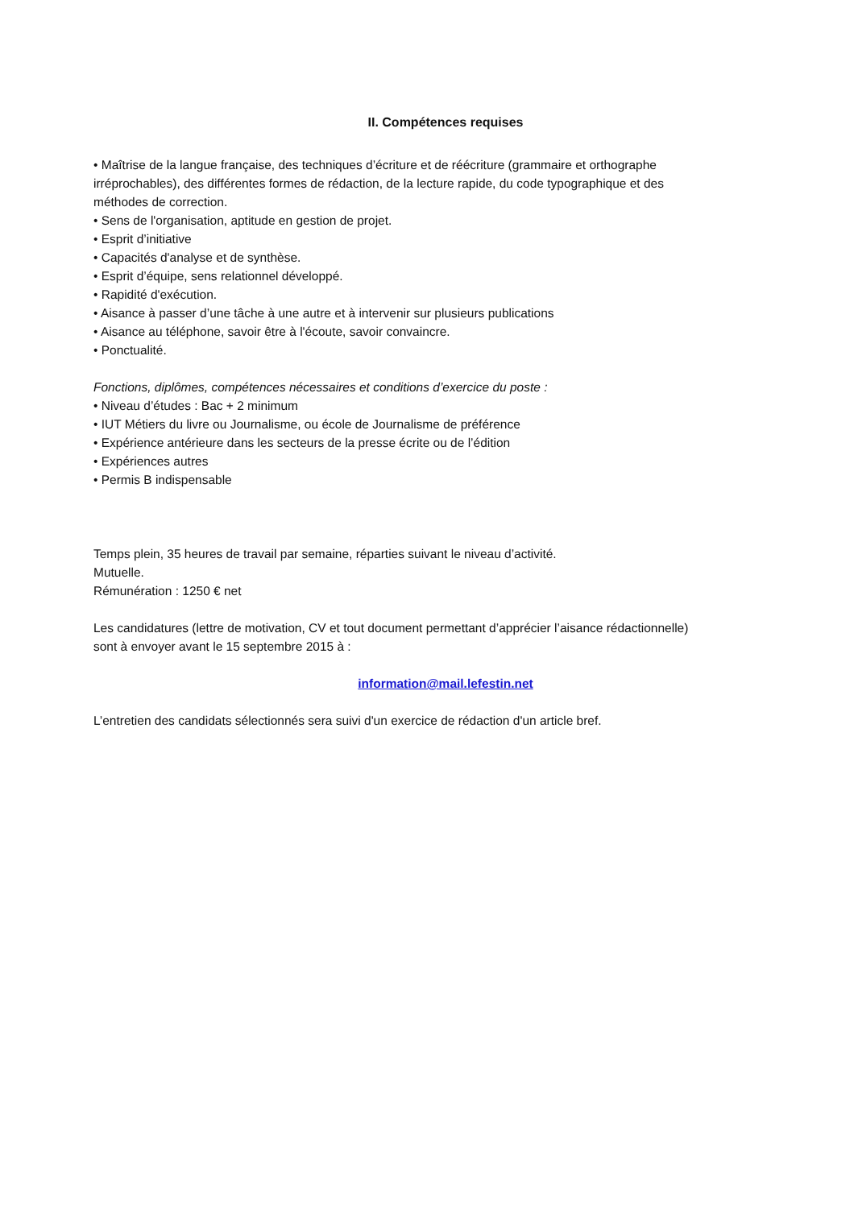II. Compétences requises
• Maîtrise de la langue française, des techniques d’écriture et de réécriture (grammaire et orthographe irréprochables), des différentes formes de rédaction, de la lecture rapide, du code typographique et des méthodes de correction.
• Sens de l'organisation, aptitude en gestion de projet.
• Esprit d’initiative
• Capacités d'analyse et de synthèse.
• Esprit d’équipe, sens relationnel développé.
• Rapidité d'exécution.
• Aisance à passer d’une tâche à une autre et à intervenir sur plusieurs publications
• Aisance au téléphone, savoir être à l'écoute, savoir convaincre.
• Ponctualité.
Fonctions, diplômes, compétences nécessaires et conditions d’exercice du poste :
• Niveau d’études : Bac + 2 minimum
• IUT Métiers du livre ou Journalisme, ou école de Journalisme de préférence
• Expérience antérieure dans les secteurs de la presse écrite ou de l’édition
• Expériences autres
• Permis B indispensable
Temps plein, 35 heures de travail par semaine, réparties suivant le niveau d’activité.
Mutuelle.
Rémunération : 1250 € net
Les candidatures (lettre de motivation, CV et tout document permettant d’apprécier l’aisance rédactionnelle) sont à envoyer avant le 15 septembre 2015 à :
information@mail.lefestin.net
L’entretien des candidats sélectionnés sera suivi d'un exercice de rédaction d'un article bref.